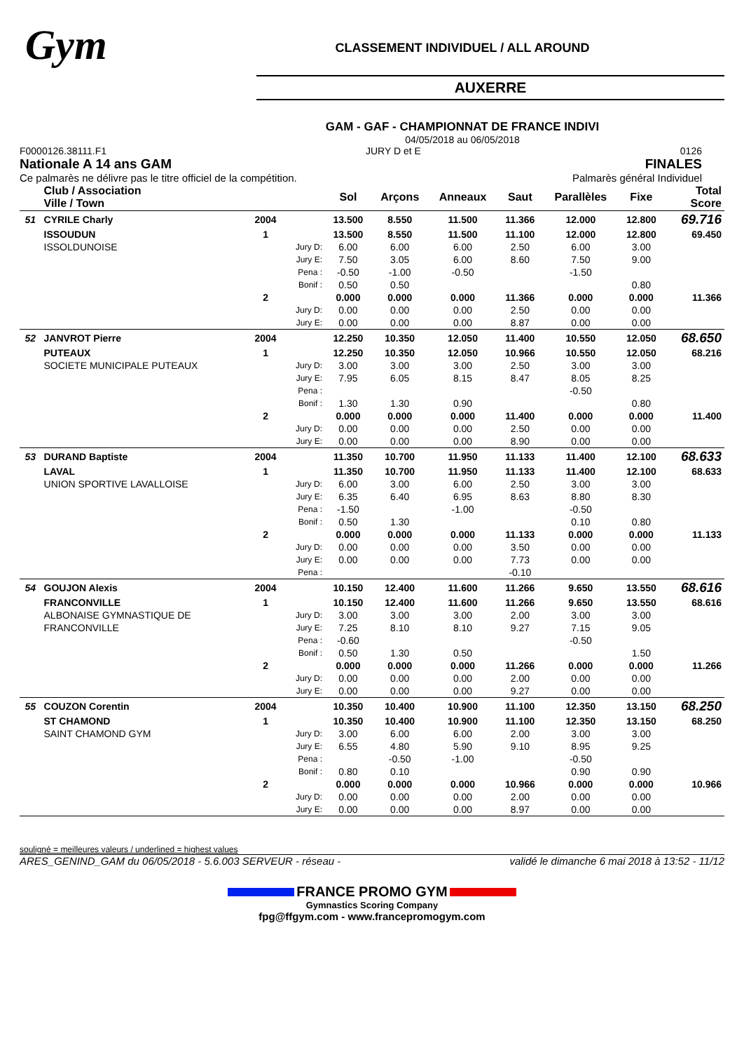Gym
CLASSEMENT INDIVIDUEL / ALL AROUND
AUXERRE
GAM - GAF - CHAMPIONNAT DE FRANCE INDIVI
04/05/2018 au 06/05/2018
F0000126.38111.F1 JURY D et E 0126
Nationale A 14 ans GAM FINALES
Ce palmarès ne délivre pas le titre officiel de la compétition. Palmarès général Individuel
| | Club / Association Ville / Town | | | Sol | Arçons | Anneaux | Saut | Parallèles | Fixe | Total Score |
| --- | --- | --- | --- | --- | --- | --- | --- | --- | --- | --- |
| 51 | CYRILE Charly | 2004 | | 13.500 | 8.550 | 11.500 | 11.366 | 12.000 | 12.800 | 69.716 |
| | ISSOUDUN | 1 | | 13.500 | 8.550 | 11.500 | 11.100 | 12.000 | 12.800 | 69.450 |
| | ISSOLDUNOISE | | Jury D: | 6.00 | 6.00 | 6.00 | 2.50 | 6.00 | 3.00 | |
| | | | Jury E: | 7.50 | 3.05 | 6.00 | 8.60 | 7.50 | 9.00 | |
| | | | Pena : | -0.50 | -1.00 | -0.50 | | -1.50 | | |
| | | | Bonif : | 0.50 | 0.50 | | | | 0.80 | |
| | | 2 | | 0.000 | 0.000 | 0.000 | 11.366 | 0.000 | 0.000 | 11.366 |
| | | | Jury D: | 0.00 | 0.00 | 0.00 | 2.50 | 0.00 | 0.00 | |
| | | | Jury E: | 0.00 | 0.00 | 0.00 | 8.87 | 0.00 | 0.00 | |
| 52 | JANVROT Pierre | 2004 | | 12.250 | 10.350 | 12.050 | 11.400 | 10.550 | 12.050 | 68.650 |
| | PUTEAUX | 1 | | 12.250 | 10.350 | 12.050 | 10.966 | 10.550 | 12.050 | 68.216 |
| | SOCIETE MUNICIPALE PUTEAUX | | Jury D: | 3.00 | 3.00 | 3.00 | 2.50 | 3.00 | 3.00 | |
| | | | Jury E: | 7.95 | 6.05 | 8.15 | 8.47 | 8.05 | 8.25 | |
| | | | Pena : | | | | | -0.50 | | |
| | | | Bonif : | 1.30 | 1.30 | 0.90 | | | 0.80 | |
| | | 2 | | 0.000 | 0.000 | 0.000 | 11.400 | 0.000 | 0.000 | 11.400 |
| | | | Jury D: | 0.00 | 0.00 | 0.00 | 2.50 | 0.00 | 0.00 | |
| | | | Jury E: | 0.00 | 0.00 | 0.00 | 8.90 | 0.00 | 0.00 | |
| 53 | DURAND Baptiste | 2004 | | 11.350 | 10.700 | 11.950 | 11.133 | 11.400 | 12.100 | 68.633 |
| | LAVAL | 1 | | 11.350 | 10.700 | 11.950 | 11.133 | 11.400 | 12.100 | 68.633 |
| | UNION SPORTIVE LAVALLOISE | | Jury D: | 6.00 | 3.00 | 6.00 | 2.50 | 3.00 | 3.00 | |
| | | | Jury E: | 6.35 | 6.40 | 6.95 | 8.63 | 8.80 | 8.30 | |
| | | | Pena : | -1.50 | | -1.00 | | -0.50 | | |
| | | | Bonif : | 0.50 | 1.30 | | | 0.10 | 0.80 | |
| | | 2 | | 0.000 | 0.000 | 0.000 | 11.133 | 0.000 | 0.000 | 11.133 |
| | | | Jury D: | 0.00 | 0.00 | 0.00 | 3.50 | 0.00 | 0.00 | |
| | | | Jury E: | 0.00 | 0.00 | 0.00 | 7.73 | 0.00 | 0.00 | |
| | | | Pena : | | | | -0.10 | | | |
| 54 | GOUJON Alexis | 2004 | | 10.150 | 12.400 | 11.600 | 11.266 | 9.650 | 13.550 | 68.616 |
| | FRANCONVILLE | 1 | | 10.150 | 12.400 | 11.600 | 11.266 | 9.650 | 13.550 | 68.616 |
| | ALBONAISE GYMNASTIQUE DE | | Jury D: | 3.00 | 3.00 | 3.00 | 2.00 | 3.00 | 3.00 | |
| | FRANCONVILLE | | Jury E: | 7.25 | 8.10 | 8.10 | 9.27 | 7.15 | 9.05 | |
| | | | Pena : | -0.60 | | | | -0.50 | | |
| | | | Bonif : | 0.50 | 1.30 | 0.50 | | | 1.50 | |
| | | 2 | | 0.000 | 0.000 | 0.000 | 11.266 | 0.000 | 0.000 | 11.266 |
| | | | Jury D: | 0.00 | 0.00 | 0.00 | 2.00 | 0.00 | 0.00 | |
| | | | Jury E: | 0.00 | 0.00 | 0.00 | 9.27 | 0.00 | 0.00 | |
| 55 | COUZON Corentin | 2004 | | 10.350 | 10.400 | 10.900 | 11.100 | 12.350 | 13.150 | 68.250 |
| | ST CHAMOND | 1 | | 10.350 | 10.400 | 10.900 | 11.100 | 12.350 | 13.150 | 68.250 |
| | SAINT CHAMOND GYM | | Jury D: | 3.00 | 6.00 | 6.00 | 2.00 | 3.00 | 3.00 | |
| | | | Jury E: | 6.55 | 4.80 | 5.90 | 9.10 | 8.95 | 9.25 | |
| | | | Pena : | | -0.50 | -1.00 | | -0.50 | | |
| | | | Bonif : | 0.80 | 0.10 | | | 0.90 | 0.90 | |
| | | 2 | | 0.000 | 0.000 | 0.000 | 10.966 | 0.000 | 0.000 | 10.966 |
| | | | Jury D: | 0.00 | 0.00 | 0.00 | 2.00 | 0.00 | 0.00 | |
| | | | Jury E: | 0.00 | 0.00 | 0.00 | 8.97 | 0.00 | 0.00 | |
souligné = meilleures valeurs / underlined = highest values
ARES_GENIND_GAM du 06/05/2018 - 5.6.003 SERVEUR - réseau - validé le dimanche 6 mai 2018 à 13:52 - 11/12
FRANCE PROMO GYM
Gymnastics Scoring Company
fpg@ffgym.com - www.francepromogym.com